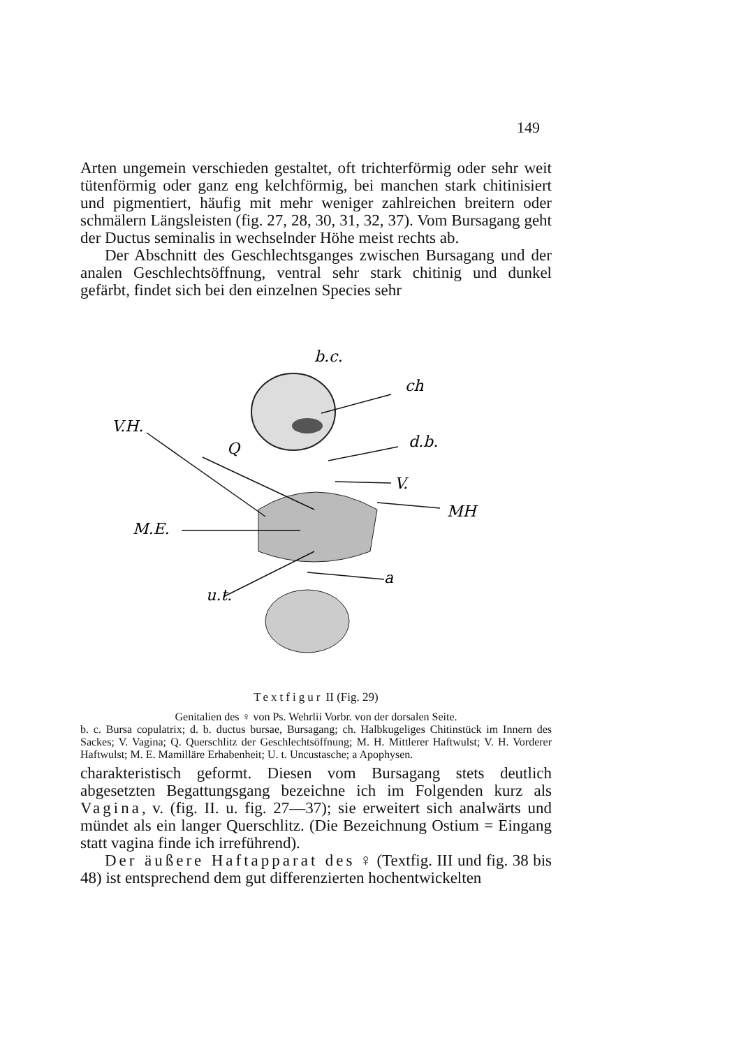149
Arten ungemein verschieden gestaltet, oft trichterförmig oder sehr weit tütenförmig oder ganz eng kelchförmig, bei manchen stark chitinisiert und pigmentiert, häufig mit mehr weniger zahlreichen breitern oder schmälern Längsleisten (fig. 27, 28, 30, 31, 32, 37). Vom Bursagang geht der Ductus seminalis in wechselnder Höhe meist rechts ab.
Der Abschnitt des Geschlechtsganges zwischen Bursagang und der analen Geschlechtsöffnung, ventral sehr stark chitinig und dunkel gefärbt, findet sich bei den einzelnen Species sehr
b.c.
ch
V.H.
Q
d.b.
V.
MH
M.E.
a
u.t.
Textfigur II (Fig. 29)
Genitalien des ♀ von Ps. Wehrlii Vorbr. von der dorsalen Seite.
b. c. Bursa copulatrix; d. b. ductus bursae, Bursagang; ch. Halbkugeliges Chitinstück im Innern des Sackes; V. Vagina; Q. Querschlitz der Geschlechtsöffnung; M. H. Mittlerer Haftwulst; V. H. Vorderer Haftwulst; M. E. Mamilläre Erhabenheit; U. t. Uncustasche; a Apophysen.
charakteristisch geformt. Diesen vom Bursagang stets deutlich abgesetzten Begattungsgang bezeichne ich im Folgenden kurz als Vagina, v. (fig. II. u. fig. 27—37); sie erweitert sich analwärts und mündet als ein langer Querschlitz. (Die Bezeichnung Ostium = Eingang statt vagina finde ich irreführend).
Der äußere Haftapparat des ♀ (Textfig. III und fig. 38 bis 48) ist entsprechend dem gut differenzierten hochentwickelten